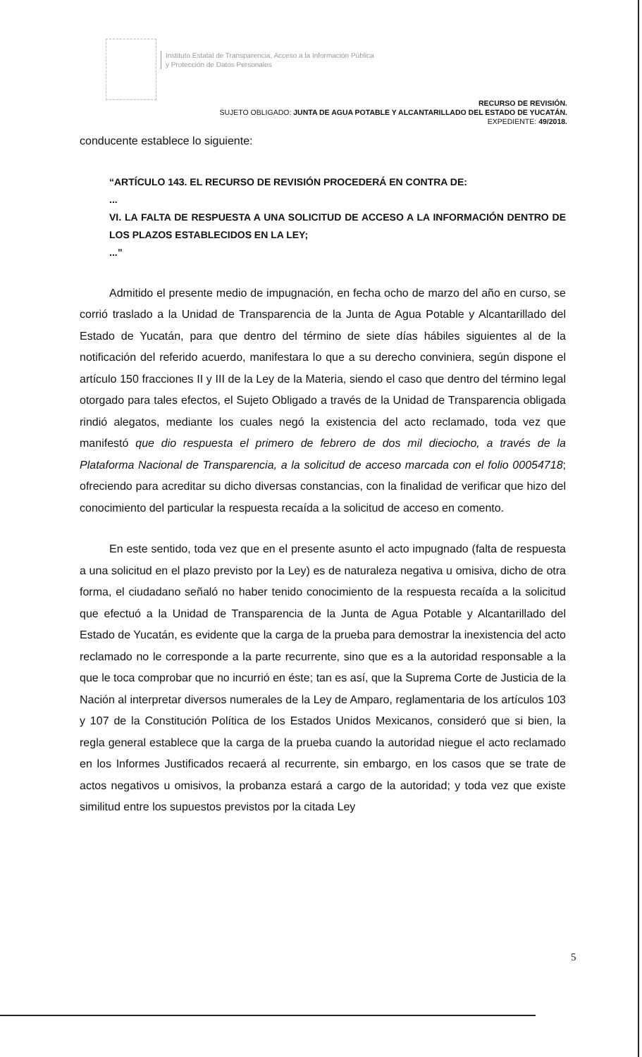Instituto Estatal de Transparencia, Acceso a la Información Pública
y Protección de Datos Personales
RECURSO DE REVISIÓN.
SUJETO OBLIGADO: JUNTA DE AGUA POTABLE Y ALCANTARILLADO DEL ESTADO DE YUCATÁN.
EXPEDIENTE: 49/2018.
conducente establece lo siguiente:
“ARTÍCULO 143. EL RECURSO DE REVISIÓN PROCEDERÁ EN CONTRA DE:
...
VI. LA FALTA DE RESPUESTA A UNA SOLICITUD DE ACCESO A LA INFORMACIÓN DENTRO DE LOS PLAZOS ESTABLECIDOS EN LA LEY;
...”
Admitido el presente medio de impugnación, en fecha ocho de marzo del año en curso, se corrió traslado a la Unidad de Transparencia de la Junta de Agua Potable y Alcantarillado del Estado de Yucatán, para que dentro del término de siete días hábiles siguientes al de la notificación del referido acuerdo, manifestara lo que a su derecho conviniera, según dispone el artículo 150 fracciones II y III de la Ley de la Materia, siendo el caso que dentro del término legal otorgado para tales efectos, el Sujeto Obligado a través de la Unidad de Transparencia obligada rindió alegatos, mediante los cuales negó la existencia del acto reclamado, toda vez que manifestó que dio respuesta el primero de febrero de dos mil dieciocho, a través de la Plataforma Nacional de Transparencia, a la solicitud de acceso marcada con el folio 00054718; ofreciendo para acreditar su dicho diversas constancias, con la finalidad de verificar que hizo del conocimiento del particular la respuesta recaída a la solicitud de acceso en comento.
En este sentido, toda vez que en el presente asunto el acto impugnado (falta de respuesta a una solicitud en el plazo previsto por la Ley) es de naturaleza negativa u omisiva, dicho de otra forma, el ciudadano señaló no haber tenido conocimiento de la respuesta recaída a la solicitud que efectuó a la Unidad de Transparencia de la Junta de Agua Potable y Alcantarillado del Estado de Yucatán, es evidente que la carga de la prueba para demostrar la inexistencia del acto reclamado no le corresponde a la parte recurrente, sino que es a la autoridad responsable a la que le toca comprobar que no incurrió en éste; tan es así, que la Suprema Corte de Justicia de la Nación al interpretar diversos numerales de la Ley de Amparo, reglamentaria de los artículos 103 y 107 de la Constitución Política de los Estados Unidos Mexicanos, consideró que si bien, la regla general establece que la carga de la prueba cuando la autoridad niegue el acto reclamado en los Informes Justificados recaerá al recurrente, sin embargo, en los casos que se trate de actos negativos u omisivos, la probanza estará a cargo de la autoridad; y toda vez que existe similitud entre los supuestos previstos por la citada Ley
5